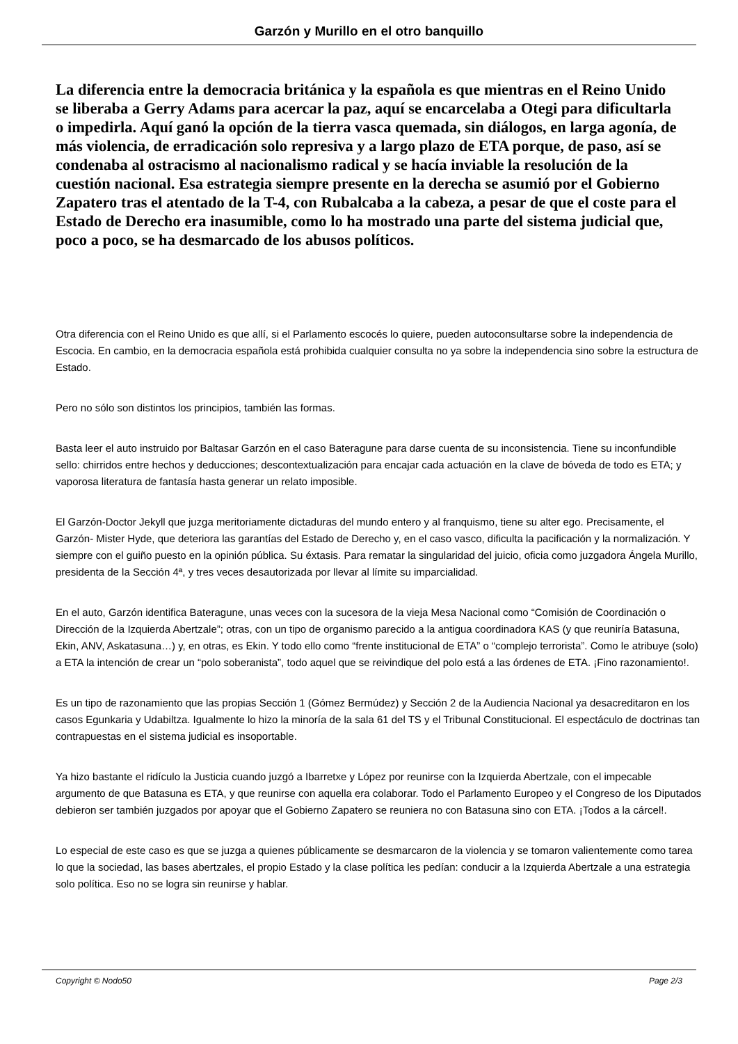Garzón y Murillo en el otro banquillo
La diferencia entre la democracia británica y la española es que mientras en el Reino Unido se liberaba a Gerry Adams para acercar la paz, aquí se encarcelaba a Otegi para dificultarla o impedirla. Aquí ganó la opción de la tierra vasca quemada, sin diálogos, en larga agonía, de más violencia, de erradicación solo represiva y a largo plazo de ETA porque, de paso, así se condenaba al ostracismo al nacionalismo radical y se hacía inviable la resolución de la cuestión nacional. Esa estrategia siempre presente en la derecha se asumió por el Gobierno Zapatero tras el atentado de la T-4, con Rubalcaba a la cabeza, a pesar de que el coste para el Estado de Derecho era inasumible, como lo ha mostrado una parte del sistema judicial que, poco a poco, se ha desmarcado de los abusos políticos.
Otra diferencia con el Reino Unido es que allí, si el Parlamento escocés lo quiere, pueden autoconsultarse sobre la independencia de Escocia. En cambio, en la democracia española está prohibida cualquier consulta no ya sobre la independencia sino sobre la estructura de Estado.
Pero no sólo son distintos los principios, también las formas.
Basta leer el auto instruido por Baltasar Garzón en el caso Bateragune para darse cuenta de su inconsistencia. Tiene su inconfundible sello: chirridos entre hechos y deducciones; descontextualización para encajar cada actuación en la clave de bóveda de todo es ETA; y vaporosa literatura de fantasía hasta generar un relato imposible.
El Garzón-Doctor Jekyll que juzga meritoriamente dictaduras del mundo entero y al franquismo, tiene su alter ego. Precisamente, el Garzón- Mister Hyde, que deteriora las garantías del Estado de Derecho y, en el caso vasco, dificulta la pacificación y la normalización. Y siempre con el guiño puesto en la opinión pública. Su éxtasis. Para rematar la singularidad del juicio, oficia como juzgadora Ángela Murillo, presidenta de la Sección 4ª, y tres veces desautorizada por llevar al límite su imparcialidad.
En el auto, Garzón identifica Bateragune, unas veces con la sucesora de la vieja Mesa Nacional como “Comisión de Coordinación o Dirección de la Izquierda Abertzale”; otras, con un tipo de organismo parecido a la antigua coordinadora KAS (y que reuniría Batasuna, Ekin, ANV, Askatasuna…) y, en otras, es Ekin. Y todo ello como “frente institucional de ETA” o “complejo terrorista”. Como le atribuye (solo) a ETA la intención de crear un “polo soberanista”, todo aquel que se reivindique del polo está a las órdenes de ETA. ¡Fino razonamiento!.
Es un tipo de razonamiento que las propias Sección 1 (Gómez Bermúdez) y Sección 2 de la Audiencia Nacional ya desacreditaron en los casos Egunkaria y Udabiltza. Igualmente lo hizo la minoría de la sala 61 del TS y el Tribunal Constitucional. El espectáculo de doctrinas tan contrapuestas en el sistema judicial es insoportable.
Ya hizo bastante el ridículo la Justicia cuando juzgó a Ibarretxe y López por reunirse con la Izquierda Abertzale, con el impecable argumento de que Batasuna es ETA, y que reunirse con aquella era colaborar. Todo el Parlamento Europeo y el Congreso de los Diputados debieron ser también juzgados por apoyar que el Gobierno Zapatero se reuniera no con Batasuna sino con ETA. ¡Todos a la cárcel!.
Lo especial de este caso es que se juzga a quienes públicamente se desmarcaron de la violencia y se tomaron valientemente como tarea lo que la sociedad, las bases abertzales, el propio Estado y la clase política les pedían: conducir a la Izquierda Abertzale a una estrategia solo política. Eso no se logra sin reunirse y hablar.
Copyright © Nodo50 Page 2/3